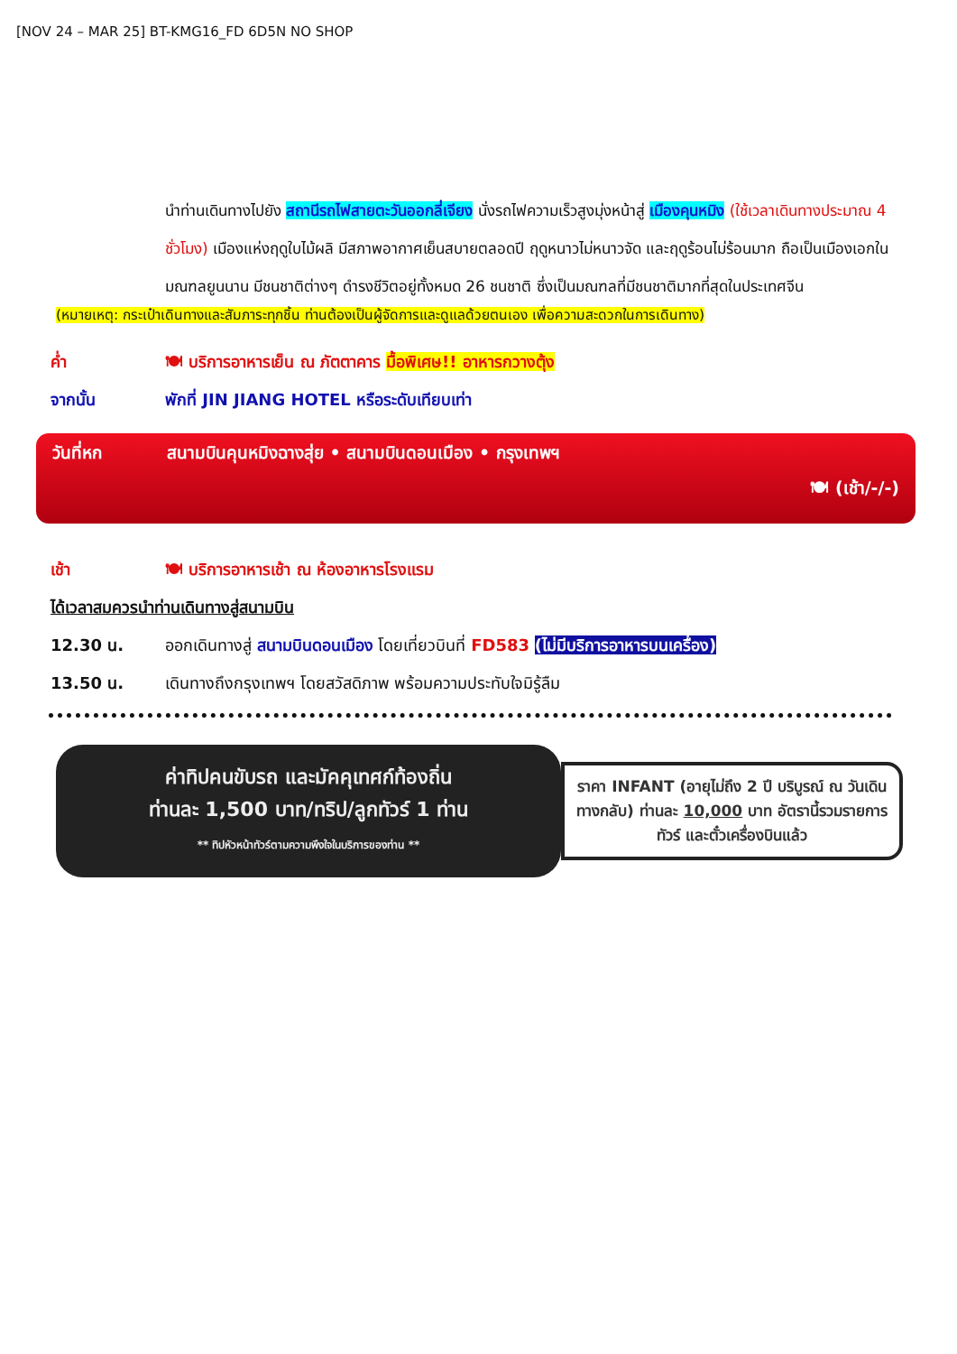[NOV 24 – MAR 25] BT-KMG16_FD 6D5N NO SHOP
นำท่านเดินทางไปยัง สถานีรถไฟสายตะวันออกลี่เจียง นั่งรถไฟความเร็วสูงมุ่งหน้าสู่ เมืองคุนหมิง (ใช้เวลาเดินทางประมาณ 4 ชั่วโมง) เมืองแห่งฤดูใบไม้ผลิ มีสภาพอากาศเย็นสบายตลอดปี ฤดูหนาวไม่หนาวจัด และฤดูร้อนไม่ร้อนมาก ถือเป็นเมืองเอกในมณฑลยูนนาน มีชนชาติต่างๆ ดำรงชีวิตอยู่ทั้งหมด 26 ชนชาติ ซึ่งเป็นมณฑลที่มีชนชาติมากที่สุดในประเทศจีน
(หมายเหตุ: กระเป๋าเดินทางและสัมภาระทุกชิ้น ท่านต้องเป็นผู้จัดการและดูแลด้วยตนเอง เพื่อความสะดวกในการเดินทาง)
ค่ำ 🍽 บริการอาหารเย็น ณ ภัตตาคาร มื้อพิเศษ!! อาหารกวางตุ้ง
จากนั้น พักที่ JIN JIANG HOTEL หรือระดับเทียบเท่า
วันที่หก สนามบินคุนหมิงฉางสุ่ย • สนามบินดอนเมือง • กรุงเทพฯ
🍽 (เช้า/-/-)
เช้า 🍽 บริการอาหารเช้า ณ ห้องอาหารโรงแรม
ได้เวลาสมควรนำท่านเดินทางสู่สนามบิน
12.30 น. ออกเดินทางสู่ สนามบินดอนเมือง โดยเที่ยวบินที่ FD583 (ไม่มีบริการอาหารบนเครื่อง)
13.50 น. เดินทางถึงกรุงเทพฯ โดยสวัสดิภาพ พร้อมความประทับใจมิรู้ลืม
ค่าทิปคนขับรถ และมัคคุเทศก์ท้องถิ่น
ท่านละ 1,500 บาท/ทริป/ลูกทัวร์ 1 ท่าน
** ทิปหัวหน้าทัวร์ตามความพึงใจในบริการของท่าน **
ราคา INFANT (อายุไม่ถึง 2 ปี บริบูรณ์ ณ วันเดินทางกลับ) ท่านละ 10,000 บาท อัตรานี้รวมรายการทัวร์ และตั๋วเครื่องบินแล้ว